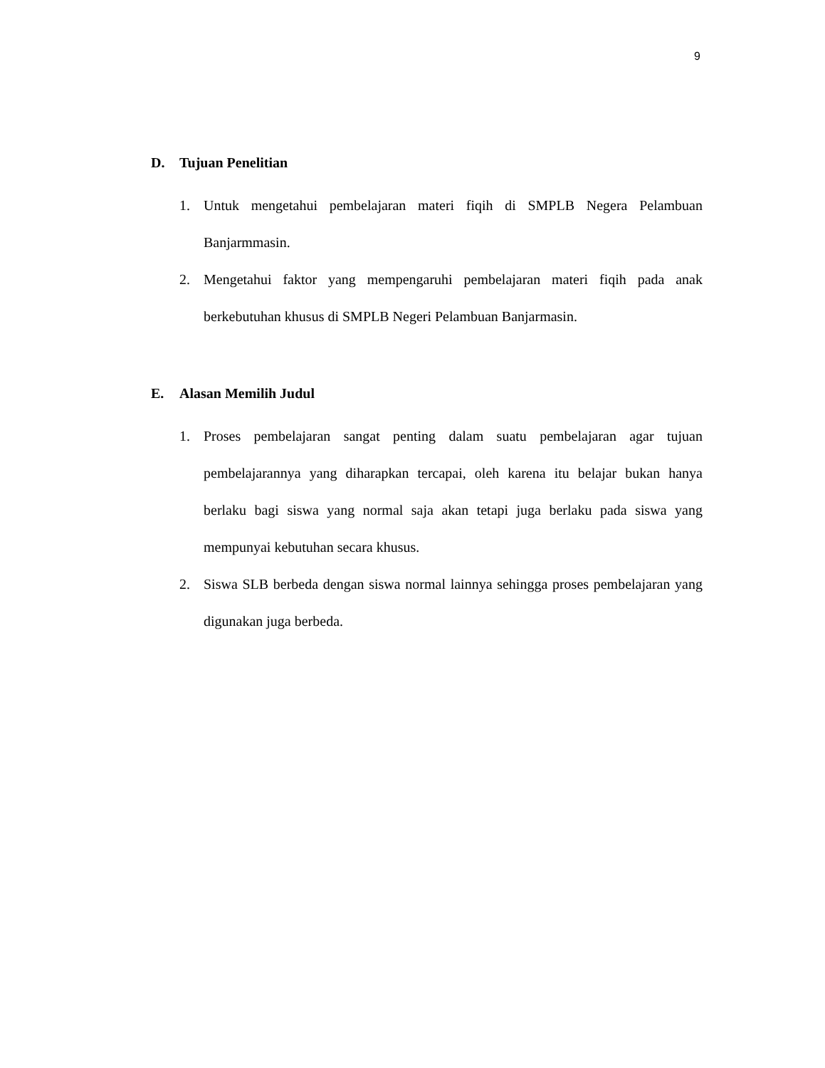9
D. Tujuan Penelitian
1. Untuk mengetahui pembelajaran materi fiqih di SMPLB Negera Pelambuan Banjarmmasin.
2. Mengetahui faktor yang mempengaruhi pembelajaran materi fiqih pada anak berkebutuhan khusus di SMPLB Negeri Pelambuan Banjarmasin.
E. Alasan Memilih Judul
1. Proses pembelajaran sangat penting dalam suatu pembelajaran agar tujuan pembelajarannya yang diharapkan tercapai, oleh karena itu belajar bukan hanya berlaku bagi siswa yang normal saja akan tetapi juga berlaku pada siswa yang mempunyai kebutuhan secara khusus.
2. Siswa SLB berbeda dengan siswa normal lainnya sehingga proses pembelajaran yang digunakan juga berbeda.